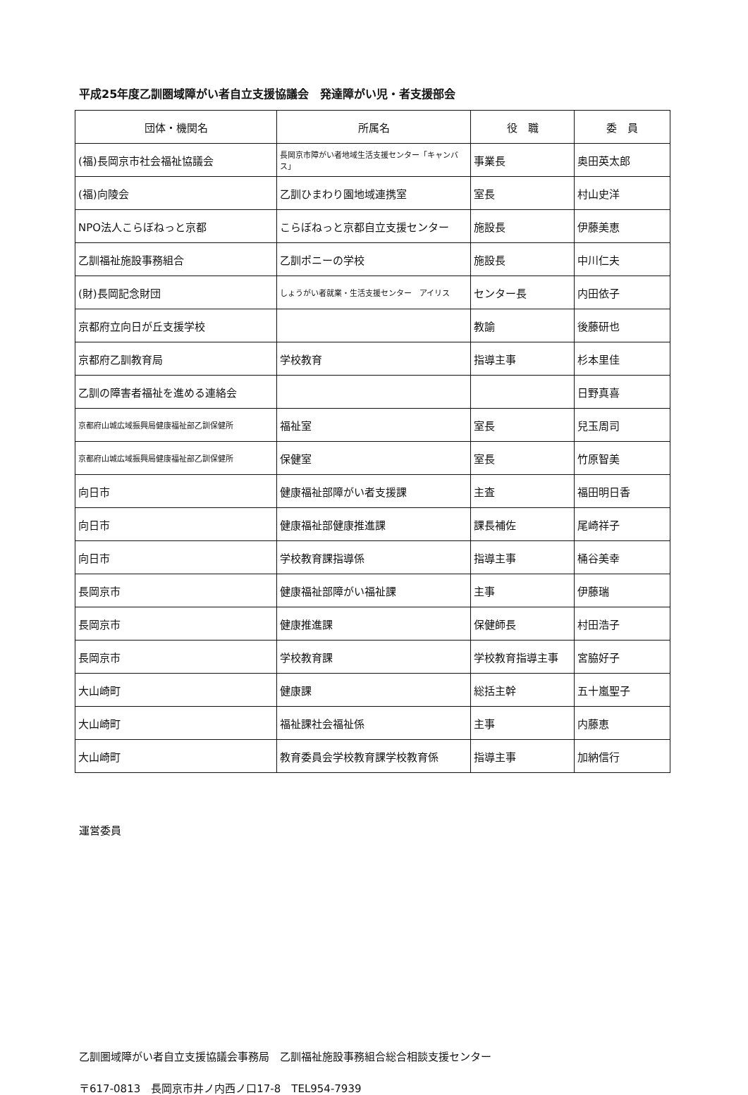平成25年度乙訓圏域障がい者自立支援協議会　発達障がい児・者支援部会
| 団体・機関名 | 所属名 | 役 職 | 委 員 |
| --- | --- | --- | --- |
| (福)長岡京市社会福祉協議会 | 長岡京市障がい者地域生活支援センター「キャンバス」 | 事業長 | 奥田英太郎 |
| (福)向陵会 | 乙訓ひまわり園地域連携室 | 室長 | 村山史洋 |
| NPO法人こらぼねっと京都 | こらぼねっと京都自立支援センター | 施設長 | 伊藤美恵 |
| 乙訓福祉施設事務組合 | 乙訓ポニーの学校 | 施設長 | 中川仁夫 |
| (財)長岡記念財団 | しょうがい者就業・生活支援センター アイリス | センター長 | 内田依子 |
| 京都府立向日が丘支援学校 | | 教諭 | 後藤研也 |
| 京都府乙訓教育局 | 学校教育 | 指導主事 | 杉本里佳 |
| 乙訓の障害者福祉を進める連絡会 | | | 日野真喜 |
| 京都府山城広域振興局健康福祉部乙訓保健所 | 福祉室 | 室長 | 兒玉周司 |
| 京都府山城広域振興局健康福祉部乙訓保健所 | 保健室 | 室長 | 竹原智美 |
| 向日市 | 健康福祉部障がい者支援課 | 主査 | 福田明日香 |
| 向日市 | 健康福祉部健康推進課 | 課長補佐 | 尾崎祥子 |
| 向日市 | 学校教育課指導係 | 指導主事 | 桶谷美幸 |
| 長岡京市 | 健康福祉部障がい福祉課 | 主事 | 伊藤瑞 |
| 長岡京市 | 健康推進課 | 保健師長 | 村田浩子 |
| 長岡京市 | 学校教育課 | 学校教育指導主事 | 宮脇好子 |
| 大山崎町 | 健康課 | 総括主幹 | 五十嵐聖子 |
| 大山崎町 | 福祉課社会福祉係 | 主事 | 内藤恵 |
| 大山崎町 | 教育委員会学校教育課学校教育係 | 指導主事 | 加納信行 |
運営委員
乙訓圏域障がい者自立支援協議会事務局　乙訓福祉施設事務組合総合相談支援センター
〒617-0813　長岡京市井ノ内西ノ口17-8　TEL954-7939